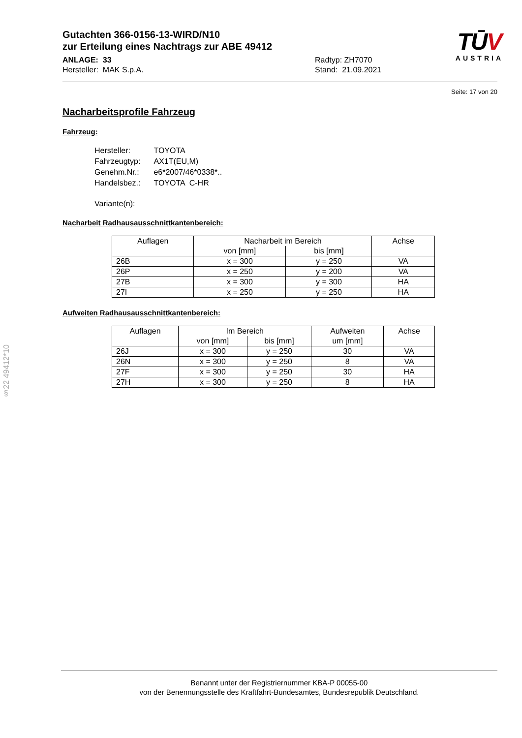Gutachten 366-0156-13-WIRD/N10
zur Erteilung eines Nachtrags zur ABE 49412
ANLAGE: 33
Hersteller: MAK S.p.A.
Radtyp: ZH7070
Stand: 21.09.2021
TŪV
AUSTRIA
Seite: 17 von 20
Nacharbeitsprofile Fahrzeug
Fahrzeug:
| Hersteller: | TOYOTA |
| Fahrzeugtyp: | AX1T(EU,M) |
| Genehm.Nr.: | e6*2007/46*0338*.. |
| Handelsbez.: | TOYOTA C-HR |
| Variante(n): | |
Nacharbeit Radhausausschnittkantenbereich:
| Auflagen | Nacharbeit im Bereich | | Achse |
| --- | --- | --- | --- |
| | von [mm] | bis [mm] | |
| 26B | x = 300 | y = 250 | VA |
| 26P | x = 250 | y = 200 | VA |
| 27B | x = 300 | y = 300 | HA |
| 27I | x = 250 | y = 250 | HA |
Aufweiten Radhausausschnittkantenbereich:
| Auflagen | Im Bereich | | Aufweiten | Achse |
| --- | --- | --- | --- | --- |
| | von [mm] | bis [mm] | um [mm] | |
| 26J | x = 300 | y = 250 | 30 | VA |
| 26N | x = 300 | y = 250 | 8 | VA |
| 27F | x = 300 | y = 250 | 30 | HA |
| 27H | x = 300 | y = 250 | 8 | HA |
§22 49412*10
Benannt unter der Registriernummer KBA-P 00055-00
von der Benennungsstelle des Kraftfahrt-Bundesamtes, Bundesrepublik Deutschland.